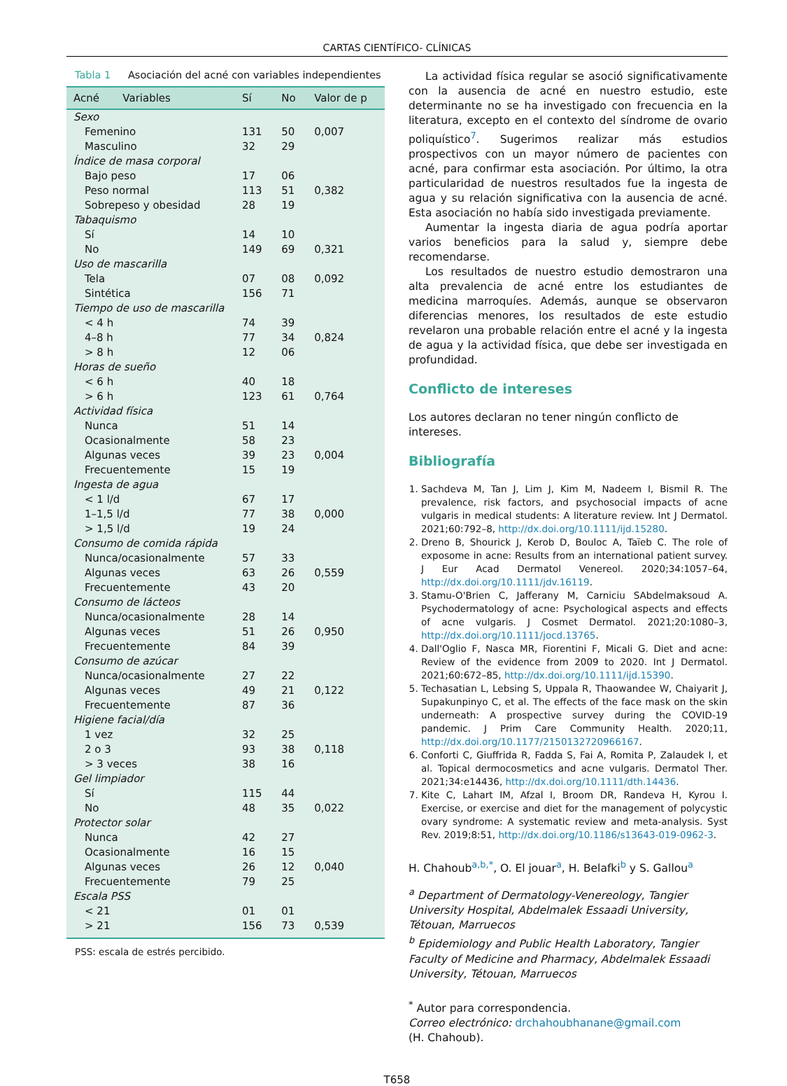CARTAS CIENTÍFICO- CLÍNICAS
Tabla 1 Asociación del acné con variables independientes
| Acné Variables | Sí | No | Valor de p |
| --- | --- | --- | --- |
| Sexo | | | |
| Femenino | 131 | 50 | 0,007 |
| Masculino | 32 | 29 | |
| Índice de masa corporal | | | |
| Bajo peso | 17 | 06 | |
| Peso normal | 113 | 51 | 0,382 |
| Sobrepeso y obesidad | 28 | 19 | |
| Tabaquismo | | | |
| Sí | 14 | 10 | |
| No | 149 | 69 | 0,321 |
| Uso de mascarilla | | | |
| Tela | 07 | 08 | 0,092 |
| Sintética | 156 | 71 | |
| Tiempo de uso de mascarilla | | | |
| < 4 h | 74 | 39 | |
| 4–8 h | 77 | 34 | 0,824 |
| > 8 h | 12 | 06 | |
| Horas de sueño | | | |
| < 6 h | 40 | 18 | |
| > 6 h | 123 | 61 | 0,764 |
| Actividad física | | | |
| Nunca | 51 | 14 | |
| Ocasionalmente | 58 | 23 | |
| Algunas veces | 39 | 23 | 0,004 |
| Frecuentemente | 15 | 19 | |
| Ingesta de agua | | | |
| < 1 l/d | 67 | 17 | |
| 1–1,5 l/d | 77 | 38 | 0,000 |
| > 1,5 l/d | 19 | 24 | |
| Consumo de comida rápida | | | |
| Nunca/ocasionalmente | 57 | 33 | |
| Algunas veces | 63 | 26 | 0,559 |
| Frecuentemente | 43 | 20 | |
| Consumo de lácteos | | | |
| Nunca/ocasionalmente | 28 | 14 | |
| Algunas veces | 51 | 26 | 0,950 |
| Frecuentemente | 84 | 39 | |
| Consumo de azúcar | | | |
| Nunca/ocasionalmente | 27 | 22 | |
| Algunas veces | 49 | 21 | 0,122 |
| Frecuentemente | 87 | 36 | |
| Higiene facial/día | | | |
| 1 vez | 32 | 25 | |
| 2 o 3 | 93 | 38 | 0,118 |
| > 3 veces | 38 | 16 | |
| Gel limpiador | | | |
| Sí | 115 | 44 | |
| No | 48 | 35 | 0,022 |
| Protector solar | | | |
| Nunca | 42 | 27 | |
| Ocasionalmente | 16 | 15 | |
| Algunas veces | 26 | 12 | 0,040 |
| Frecuentemente | 79 | 25 | |
| Escala PSS | | | |
| < 21 | 01 | 01 | |
| > 21 | 156 | 73 | 0,539 |
PSS: escala de estrés percibido.
La actividad física regular se asoció significativamente con la ausencia de acné en nuestro estudio, este determinante no se ha investigado con frecuencia en la literatura, excepto en el contexto del síndrome de ovario poliquístico<sup>7</sup>. Sugerimos realizar más estudios prospectivos con un mayor número de pacientes con acné, para confirmar esta asociación. Por último, la otra particularidad de nuestros resultados fue la ingesta de agua y su relación significativa con la ausencia de acné. Esta asociación no había sido investigada previamente.
Aumentar la ingesta diaria de agua podría aportar varios beneficios para la salud y, siempre debe recomendarse.
Los resultados de nuestro estudio demostraron una alta prevalencia de acné entre los estudiantes de medicina marroquíes. Además, aunque se observaron diferencias menores, los resultados de este estudio revelaron una probable relación entre el acné y la ingesta de agua y la actividad física, que debe ser investigada en profundidad.
Conflicto de intereses
Los autores declaran no tener ningún conflicto de intereses.
Bibliografía
1. Sachdeva M, Tan J, Lim J, Kim M, Nadeem I, Bismil R. The prevalence, risk factors, and psychosocial impacts of acne vulgaris in medical students: A literature review. Int J Dermatol. 2021;60:792–8, http://dx.doi.org/10.1111/ijd.15280.
2. Dreno B, Shourick J, Kerob D, Bouloc A, Taïeb C. The role of exposome in acne: Results from an international patient survey. J Eur Acad Dermatol Venereol. 2020;34:1057–64, http://dx.doi.org/10.1111/jdv.16119.
3. Stamu-O'Brien C, Jafferany M, Carniciu SAbdelmaksoud A. Psychodermatology of acne: Psychological aspects and effects of acne vulgaris. J Cosmet Dermatol. 2021;20:1080–3, http://dx.doi.org/10.1111/jocd.13765.
4. Dall'Oglio F, Nasca MR, Fiorentini F, Micali G. Diet and acne: Review of the evidence from 2009 to 2020. Int J Dermatol. 2021;60:672–85, http://dx.doi.org/10.1111/ijd.15390.
5. Techasatian L, Lebsing S, Uppala R, Thaowandee W, Chaiyarit J, Supakunpinyo C, et al. The effects of the face mask on the skin underneath: A prospective survey during the COVID-19 pandemic. J Prim Care Community Health. 2020;11, http://dx.doi.org/10.1177/2150132720966167.
6. Conforti C, Giuffrida R, Fadda S, Fai A, Romita P, Zalaudek I, et al. Topical dermocosmetics and acne vulgaris. Dermatol Ther. 2021;34:e14436, http://dx.doi.org/10.1111/dth.14436.
7. Kite C, Lahart IM, Afzal I, Broom DR, Randeva H, Kyrou I. Exercise, or exercise and diet for the management of polycystic ovary syndrome: A systematic review and meta-analysis. Syst Rev. 2019;8:51, http://dx.doi.org/10.1186/s13643-019-0962-3.
H. Chahoub<sup>a,b,*</sup>, O. El jouar<sup>a</sup>, H. Belafki<sup>b</sup> y S. Gallou<sup>a</sup>
<sup>a</sup> Department of Dermatology-Venereology, Tangier University Hospital, Abdelmalek Essaadi University, Tétouan, Marruecos
<sup>b</sup> Epidemiology and Public Health Laboratory, Tangier Faculty of Medicine and Pharmacy, Abdelmalek Essaadi University, Tétouan, Marruecos
<sup>*</sup> Autor para correspondencia.
Correo electrónico: drchahoubhanane@gmail.com
(H. Chahoub).
T658